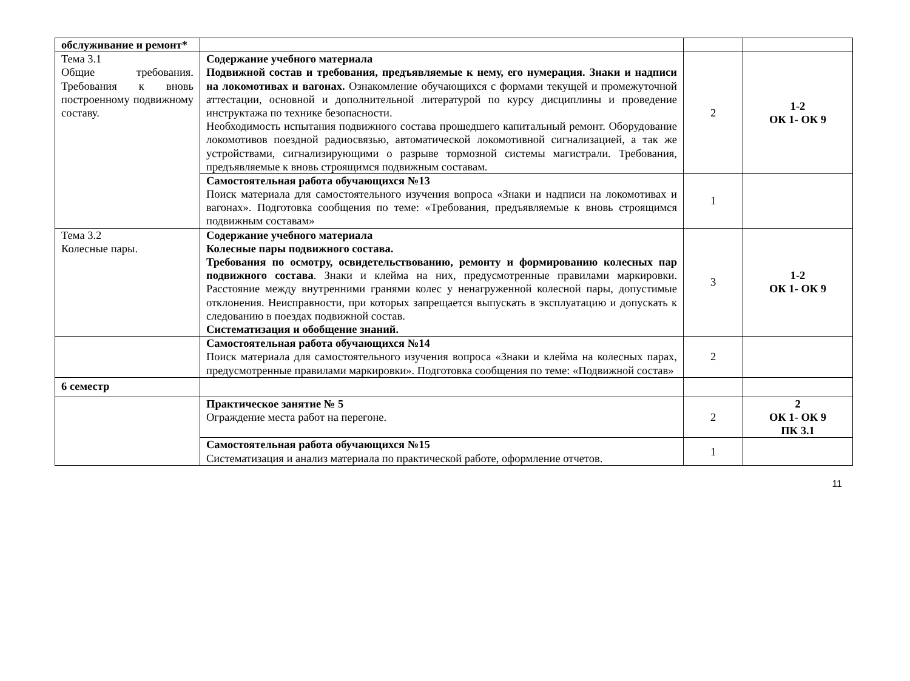| обслуживание и ремонт* | | | |
| Тема 3.1 Общие требования. Требования к вновь построенному подвижному составу. | Содержание учебного материала Подвижной состав и требования, предъявляемые к нему, его нумерация. Знаки и надписи на локомотивах и вагонах. Ознакомление обучающихся с формами текущей и промежуточной аттестации, основной и дополнительной литературой по курсу дисциплины и проведение инструктажа по технике безопасности. Необходимость испытания подвижного состава прошедшего капитальный ремонт. Оборудование локомотивов поездной радиосвязью, автоматической локомотивной сигнализацией, а так же устройствами, сигнализирующими о разрыве тормозной системы магистрали. Требования, предъявляемые к вновь строящимся подвижным составам. | 2 | 1-2 ОК 1- ОК 9 |
| | Самостоятельная работа обучающихся №13 Поиск материала для самостоятельного изучения вопроса «Знаки и надписи на локомотивах и вагонах». Подготовка сообщения по теме: «Требования, предъявляемые к вновь строящимся подвижным составам» | 1 | |
| Тема 3.2 Колесные пары. | Содержание учебного материала Колесные пары подвижного состава. Требования по осмотру, освидетельствованию, ремонту и формированию колесных пар подвижного состава . Знаки и клейма на них, предусмотренные правилами маркировки. Расстояние между внутренними гранями колес у ненагруженной колесной пары, допустимые отклонения. Неисправности, при которых запрещается выпускать в эксплуатацию и допускать к следованию в поездах подвижной состав. Систематизация и обобщение знаний. | 3 | 1-2 ОК 1- ОК 9 |
| | Самостоятельная работа обучающихся №14 Поиск материала для самостоятельного изучения вопроса «Знаки и клейма на колесных парах, предусмотренные правилами маркировки». Подготовка сообщения по теме: «Подвижной состав» | 2 | |
| 6 семестр | | | |
| | Практическое занятие № 5 Ограждение места работ на перегоне. | 2 | 2 ОК 1- ОК 9 ПК 3.1 |
| | Самостоятельная работа обучающихся №15 Систематизация и анализ материала по практической работе, оформление отчетов. | 1 | |
11